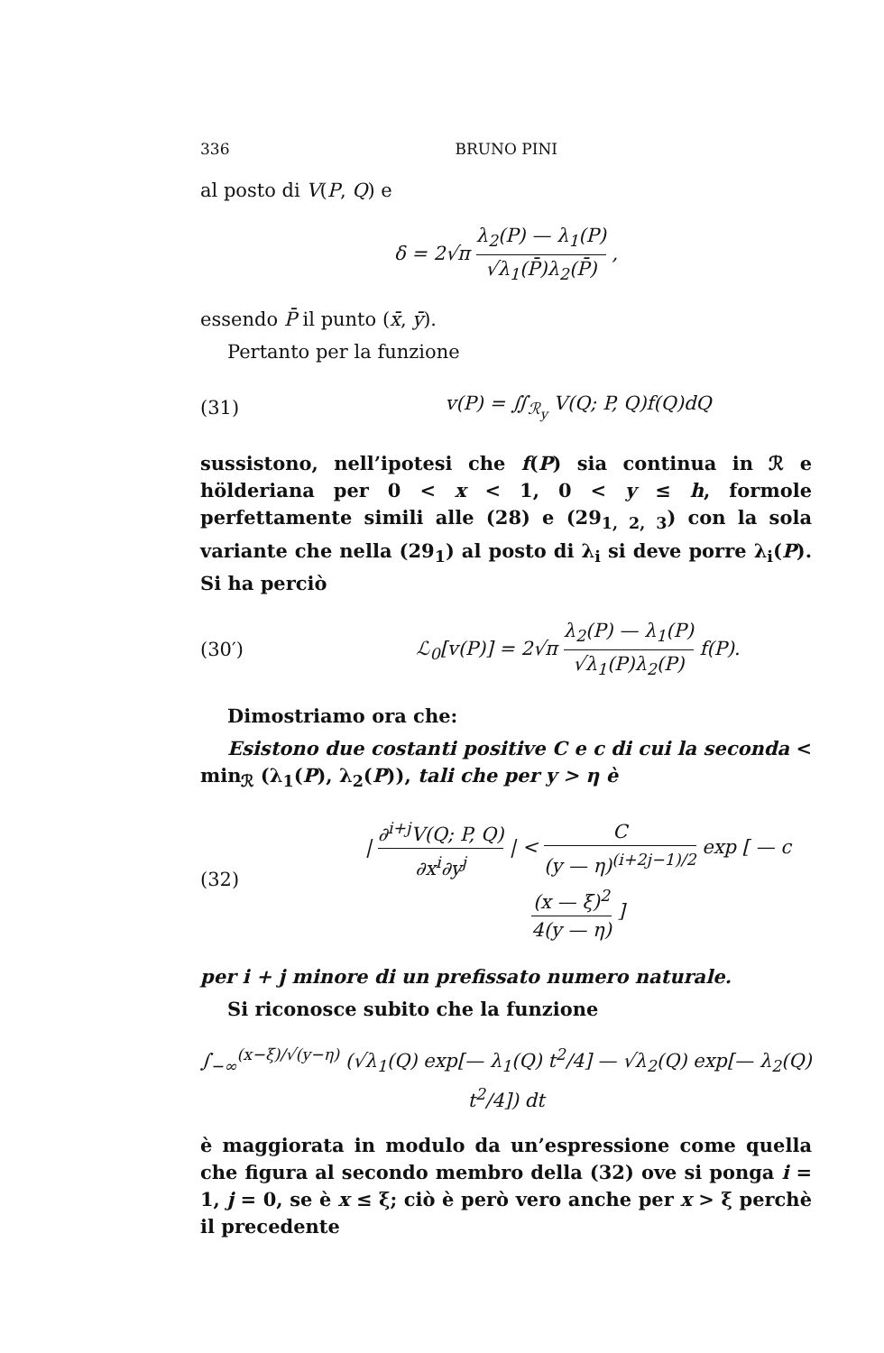336 BRUNO PINI
al posto di V(P, Q) e
δ = 2√π λ<sub>2</sub>(P) — λ<sub>1</sub>(P) √λ<sub>1</sub>(P̄)λ<sub>2</sub>(P̄) ,
essendo P̄ il punto (x̄, ȳ).
Pertanto per la funzione
(31) v(P) = ∬<sub>ℛ<sub>y</sub></sub> V(Q; P, Q)f(Q)dQ
sussistono, nell’ipotesi che f(P) sia continua in ℛ e hölderiana per 0 < x < 1, 0 < y ≤ h, formole perfettamente simili alle (28) e (29<sub>1, 2, 3</sub>) con la sola variante che nella (29<sub>1</sub>) al posto di λ<sub>i</sub> si deve porre λ<sub>i</sub>(P). Si ha perciò
(30′) ℒ<sub>0</sub>[v(P)] = 2√π λ<sub>2</sub>(P) — λ<sub>1</sub>(P) √λ<sub>1</sub>(P)λ<sub>2</sub>(P) f(P).
Dimostriamo ora che:
Esistono due costanti positive C e c di cui la seconda < min<sub>ℛ</sub> (λ<sub>1</sub>(P), λ<sub>2</sub>(P)), tali che per y > η è
(32) | ∂<sup>i+j</sup>V(Q; P, Q) ∂x<sup>i</sup>∂y<sup>j</sup> | < C (y — η)<sup>(i+2j−1)/2</sup> exp [ — c (x — ξ)<sup>2</sup> 4(y — η) ]
per i + j minore di un prefissato numero naturale.
Si riconosce subito che la funzione
∫<sub>−∞</sub><sup>(x−ξ)/√(y−η)</sup> (√λ<sub>1</sub>(Q) exp[— λ<sub>1</sub>(Q) t<sup>2</sup>/4] — √λ<sub>2</sub>(Q) exp[— λ<sub>2</sub>(Q) t<sup>2</sup>/4]) dt
è maggiorata in modulo da un’espressione come quella che figura al secondo membro della (32) ove si ponga i = 1, j = 0, se è x ≤ ξ; ciò è però vero anche per x > ξ perchè il precedente